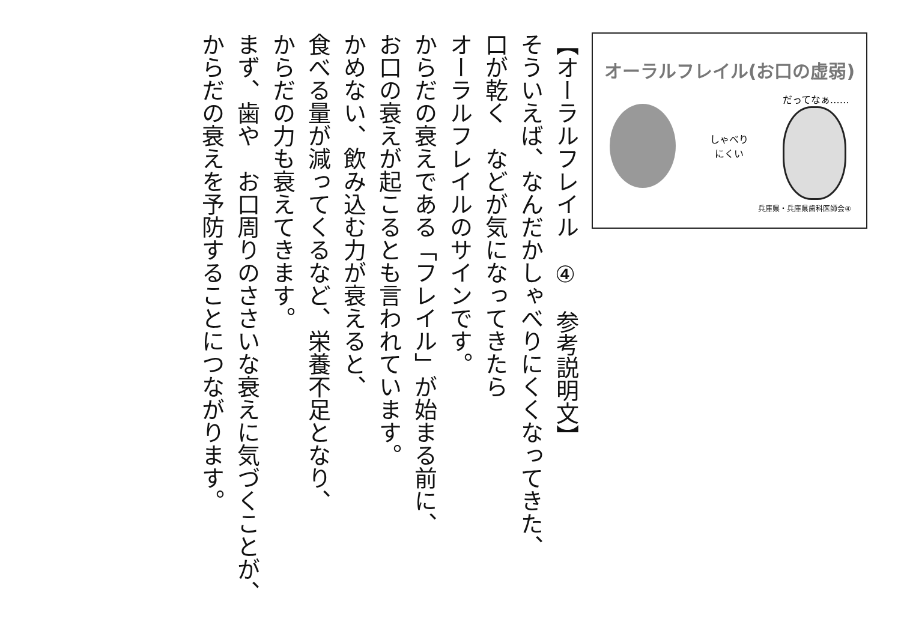【オーラルフレイル　④　参考説明文】
そういえば、なんだかしゃべりにくくなってきた、
口が乾く　などが気になってきたら
オーラルフレイルのサインです。
からだの衰えである「フレイル」が始まる前に、
お口の衰えが起こるとも言われています。
かめない、飲み込む力が衰えると、
食べる量が減ってくるなど、栄養不足となり、
からだの力も衰えてきます。
まず、歯や　お口周りのささいな衰えに気づくことが、
からだの衰えを予防することにつながります。
オーラルフレイル(お口の虚弱)
しゃべり
にくい
だってなぁ……
兵庫県・兵庫県歯科医師会④